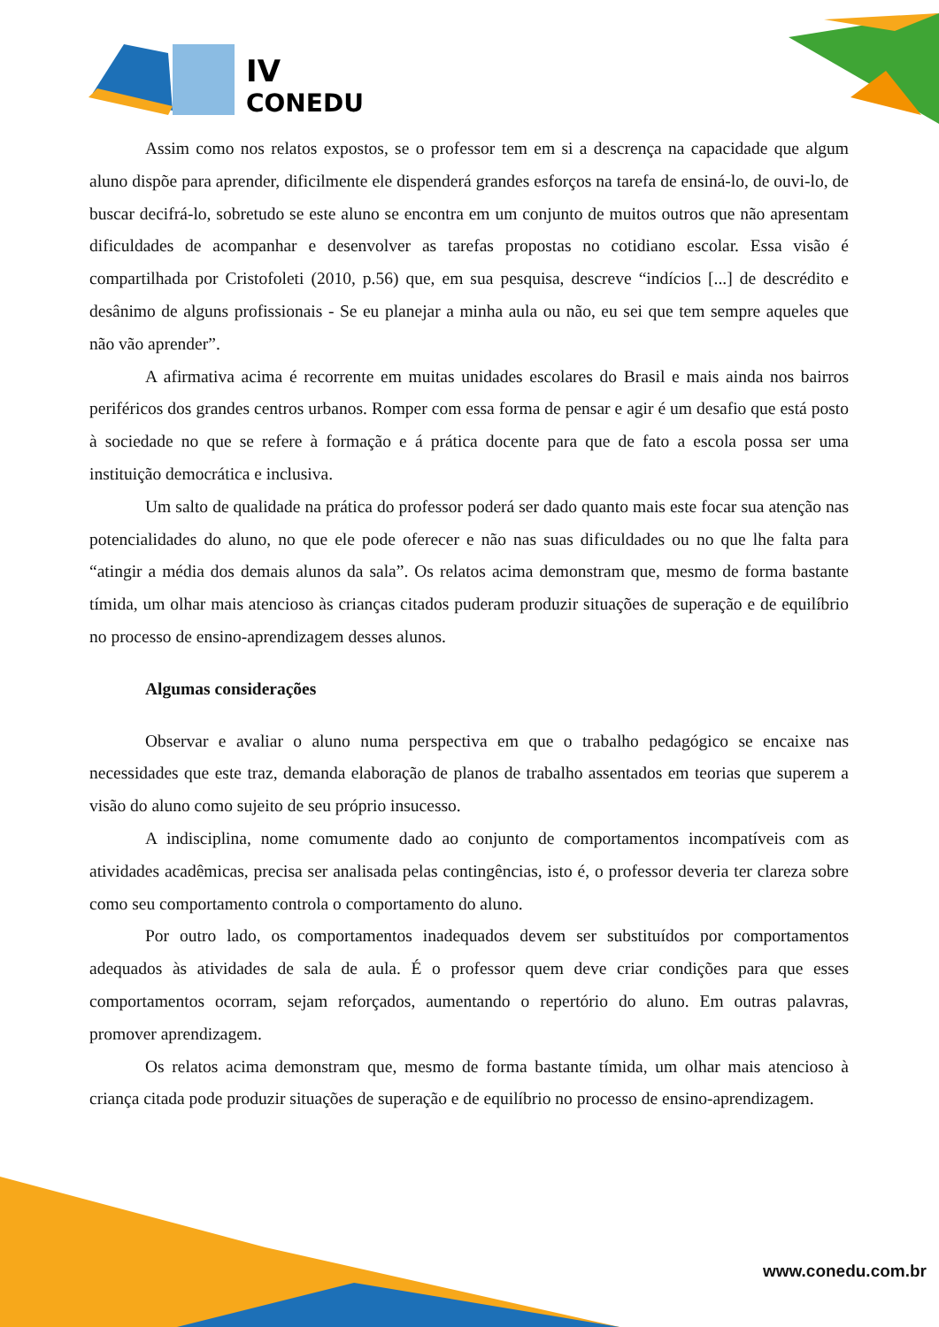IV
CONEDU
Assim como nos relatos expostos, se o professor tem em si a descrença na capacidade que algum aluno dispõe para aprender, dificilmente ele dispenderá grandes esforços na tarefa de ensiná-lo, de ouvi-lo, de buscar decifrá-lo, sobretudo se este aluno se encontra em um conjunto de muitos outros que não apresentam dificuldades de acompanhar e desenvolver as tarefas propostas no cotidiano escolar. Essa visão é compartilhada por Cristofoleti (2010, p.56) que, em sua pesquisa, descreve “indícios [...] de descrédito e desânimo de alguns profissionais - Se eu planejar a minha aula ou não, eu sei que tem sempre aqueles que não vão aprender”.
A afirmativa acima é recorrente em muitas unidades escolares do Brasil e mais ainda nos bairros periféricos dos grandes centros urbanos. Romper com essa forma de pensar e agir é um desafio que está posto à sociedade no que se refere à formação e á prática docente para que de fato a escola possa ser uma instituição democrática e inclusiva.
Um salto de qualidade na prática do professor poderá ser dado quanto mais este focar sua atenção nas potencialidades do aluno, no que ele pode oferecer e não nas suas dificuldades ou no que lhe falta para “atingir a média dos demais alunos da sala”. Os relatos acima demonstram que, mesmo de forma bastante tímida, um olhar mais atencioso às crianças citados puderam produzir situações de superação e de equilíbrio no processo de ensino-aprendizagem desses alunos.
Algumas considerações
Observar e avaliar o aluno numa perspectiva em que o trabalho pedagógico se encaixe nas necessidades que este traz, demanda elaboração de planos de trabalho assentados em teorias que superem a visão do aluno como sujeito de seu próprio insucesso.
A indisciplina, nome comumente dado ao conjunto de comportamentos incompatíveis com as atividades acadêmicas, precisa ser analisada pelas contingências, isto é, o professor deveria ter clareza sobre como seu comportamento controla o comportamento do aluno.
Por outro lado, os comportamentos inadequados devem ser substituídos por comportamentos adequados às atividades de sala de aula. É o professor quem deve criar condições para que esses comportamentos ocorram, sejam reforçados, aumentando o repertório do aluno. Em outras palavras, promover aprendizagem.
Os relatos acima demonstram que, mesmo de forma bastante tímida, um olhar mais atencioso à criança citada pode produzir situações de superação e de equilíbrio no processo de ensino-aprendizagem.
www.conedu.com.br